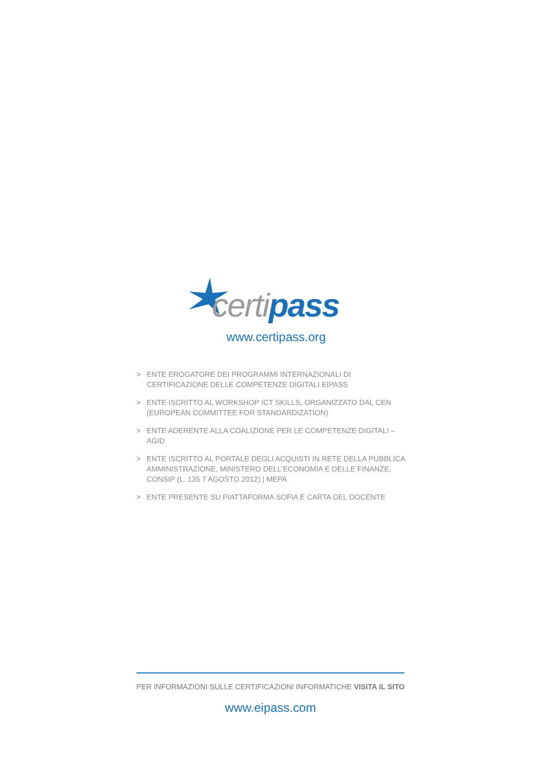certi pass
www.certipass.org
> ENTE EROGATORE DEI PROGRAMMI INTERNAZIONALI DI CERTIFICAZIONE DELLE COMPETENZE DIGITALI EIPASS
> ENTE ISCRITTO AL WORKSHOP ICT SKILLS, ORGANIZZATO DAL CEN (EUROPEAN COMMITTEE FOR STANDARDIZATION)
> ENTE ADERENTE ALLA COALIZIONE PER LE COMPETENZE DIGITALI – AGID
> ENTE ISCRITTO AL PORTALE DEGLI ACQUISTI IN RETE DELLA PUBBLICA AMMINISTRAZIONE, MINISTERO DELL’ECONOMIA E DELLE FINANZE, CONSIP (L. 135 7 AGOSTO 2012) | MEPA
> ENTE PRESENTE SU PIATTAFORMA SOFIA E CARTA DEL DOCENTE
PER INFORMAZIONI SULLE CERTIFICAZIONI INFORMATICHE VISITA IL SITO
www.eipass.com